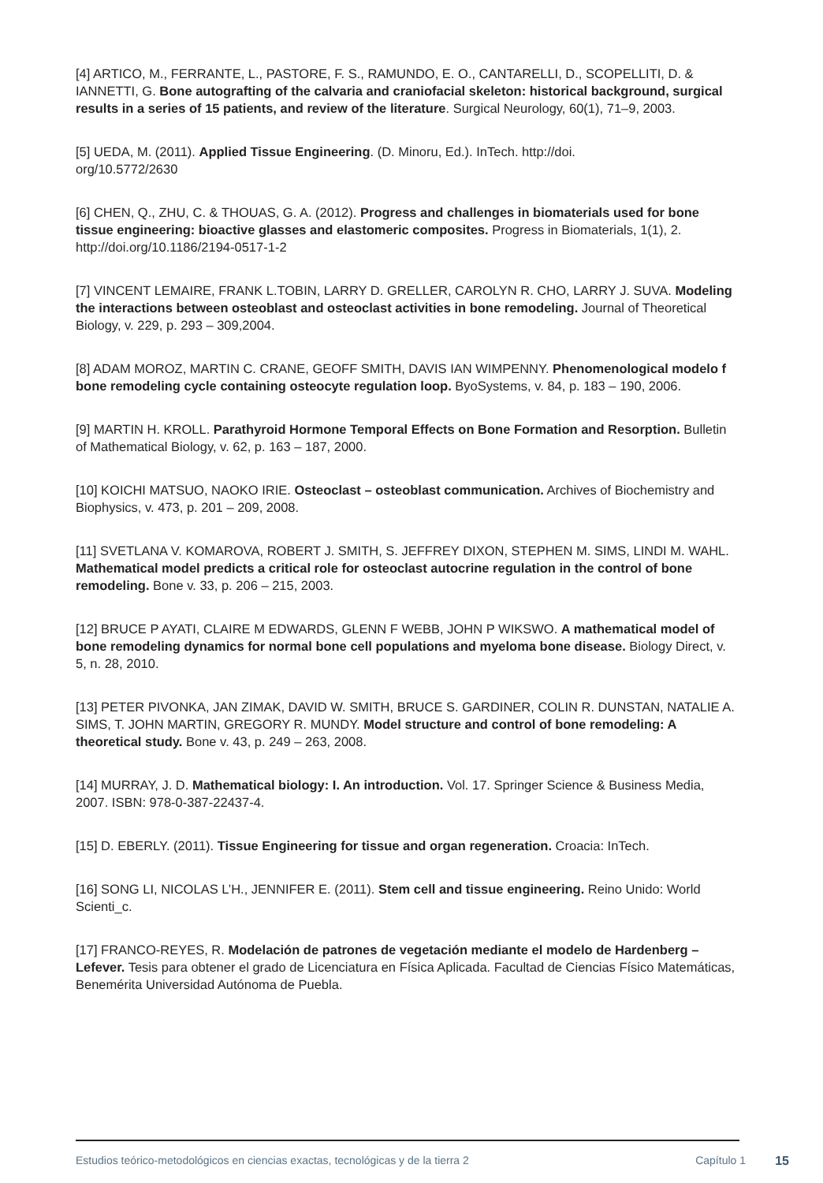[4] ARTICO, M., FERRANTE, L., PASTORE, F. S., RAMUNDO, E. O., CANTARELLI, D., SCOPELLITI, D. & IANNETTI, G. Bone autografting of the calvaria and craniofacial skeleton: historical background, surgical results in a series of 15 patients, and review of the literature. Surgical Neurology, 60(1), 71–9, 2003.
[5] UEDA, M. (2011). Applied Tissue Engineering. (D. Minoru, Ed.). InTech. http://doi.
org/10.5772/2630
[6] CHEN, Q., ZHU, C. & THOUAS, G. A. (2012). Progress and challenges in biomaterials used for bone tissue engineering: bioactive glasses and elastomeric composites. Progress in Biomaterials, 1(1), 2. http://doi.org/10.1186/2194-0517-1-2
[7] VINCENT LEMAIRE, FRANK L.TOBIN, LARRY D. GRELLER, CAROLYN R. CHO, LARRY J. SUVA. Modeling the interactions between osteoblast and osteoclast activities in bone remodeling. Journal of Theoretical Biology, v. 229, p. 293 – 309,2004.
[8] ADAM MOROZ, MARTIN C. CRANE, GEOFF SMITH, DAVIS IAN WIMPENNY. Phenomenological modelo f bone remodeling cycle containing osteocyte regulation loop. ByoSystems, v. 84, p. 183 – 190, 2006.
[9] MARTIN H. KROLL. Parathyroid Hormone Temporal Effects on Bone Formation and Resorption. Bulletin of Mathematical Biology, v. 62, p. 163 – 187, 2000.
[10] KOICHI MATSUO, NAOKO IRIE. Osteoclast – osteoblast communication. Archives of Biochemistry and Biophysics, v. 473, p. 201 – 209, 2008.
[11] SVETLANA V. KOMAROVA, ROBERT J. SMITH, S. JEFFREY DIXON, STEPHEN M. SIMS, LINDI M. WAHL. Mathematical model predicts a critical role for osteoclast autocrine regulation in the control of bone remodeling. Bone v. 33, p. 206 – 215, 2003.
[12] BRUCE P AYATI, CLAIRE M EDWARDS, GLENN F WEBB, JOHN P WIKSWO. A mathematical model of bone remodeling dynamics for normal bone cell populations and myeloma bone disease. Biology Direct, v. 5, n. 28, 2010.
[13] PETER PIVONKA, JAN ZIMAK, DAVID W. SMITH, BRUCE S. GARDINER, COLIN R. DUNSTAN, NATALIE A. SIMS, T. JOHN MARTIN, GREGORY R. MUNDY. Model structure and control of bone remodeling: A theoretical study. Bone v. 43, p. 249 – 263, 2008.
[14] MURRAY, J. D. Mathematical biology: I. An introduction. Vol. 17. Springer Science & Business Media, 2007. ISBN: 978-0-387-22437-4.
[15] D. EBERLY. (2011). Tissue Engineering for tissue and organ regeneration. Croacia: InTech.
[16] SONG LI, NICOLAS L’H., JENNIFER E. (2011). Stem cell and tissue engineering. Reino Unido: World Scienti_c.
[17] FRANCO-REYES, R. Modelación de patrones de vegetación mediante el modelo de Hardenberg – Lefever. Tesis para obtener el grado de Licenciatura en Física Aplicada. Facultad de Ciencias Físico Matemáticas, Benemérita Universidad Autónoma de Puebla.
Estudios teórico-metodológicos en ciencias exactas, tecnológicas y de la tierra 2 Capítulo 1 15